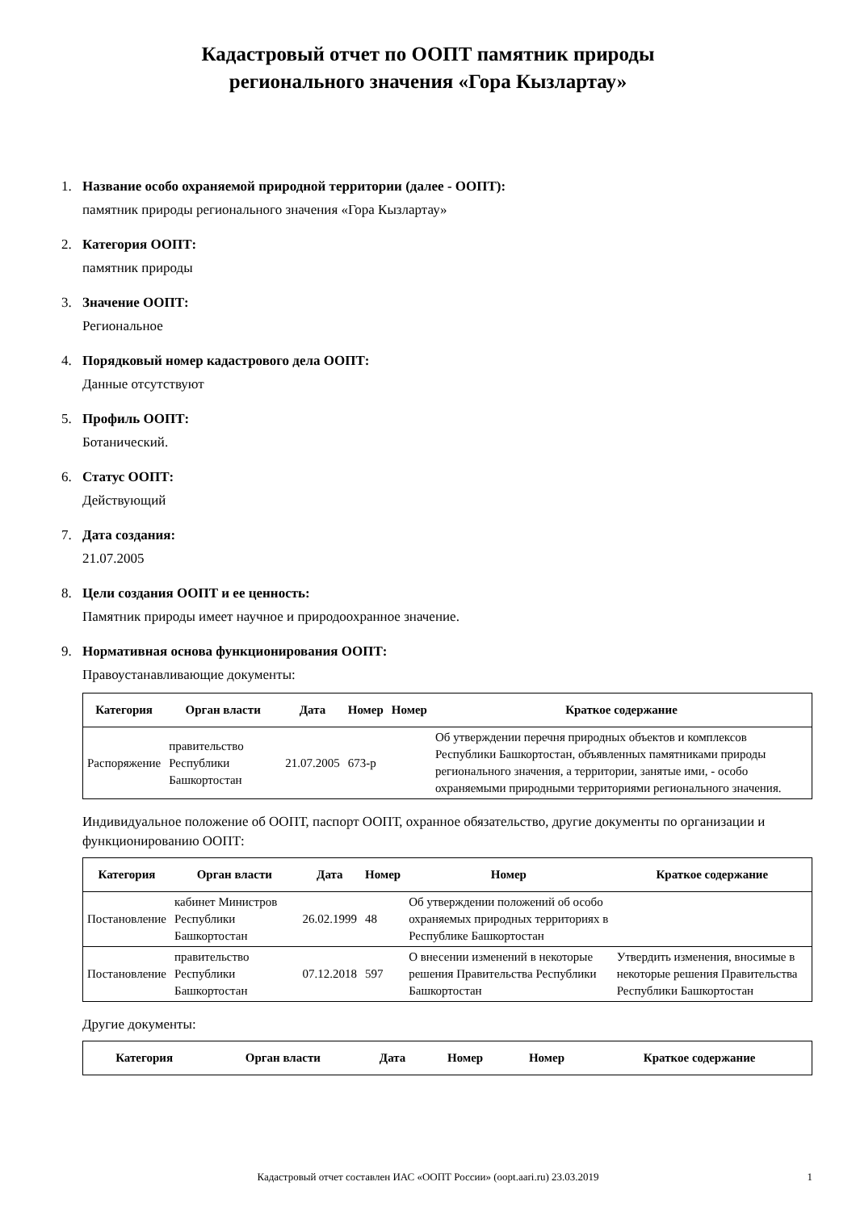Кадастровый отчет по ООПТ памятник природы
регионального значения «Гора Кызлартау»
1. Название особо охраняемой природной территории (далее - ООПТ):
памятник природы регионального значения «Гора Кызлартау»
2. Категория ООПТ:
памятник природы
3. Значение ООПТ:
Региональное
4. Порядковый номер кадастрового дела ООПТ:
Данные отсутствуют
5. Профиль ООПТ:
Ботанический.
6. Статус ООПТ:
Действующий
7. Дата создания:
21.07.2005
8. Цели создания ООПТ и ее ценность:
Памятник природы имеет научное и природоохранное значение.
9. Нормативная основа функционирования ООПТ:
Правоустанавливающие документы:
| Категория | Орган власти | Дата | Номер | Номер | Краткое содержание |
| --- | --- | --- | --- | --- | --- |
| Распоряжение | правительство Республики Башкортостан | 21.07.2005 | 673-р | | Об утверждении перечня природных объектов и комплексов Республики Башкортостан, объявленных памятниками природы регионального значения, а территории, занятые ими, - особо охраняемыми природными территориями регионального значения. |
Индивидуальное положение об ООПТ, паспорт ООПТ, охранное обязательство, другие документы по организации и функционированию ООПТ:
| Категория | Орган власти | Дата | Номер | Номер | Краткое содержание |
| --- | --- | --- | --- | --- | --- |
| Постановление | кабинет Министров Республики Башкортостан | 26.02.1999 | 48 | Об утверждении положений об особо охраняемых природных территориях в Республике Башкортостан | |
| Постановление | правительство Республики Башкортостан | 07.12.2018 | 597 | О внесении изменений в некоторые решения Правительства Республики Башкортостан | Утвердить изменения, вносимые в некоторые решения Правительства Республики Башкортостан |
Другие документы:
| Категория | Орган власти | Дата | Номер | Номер | Краткое содержание |
| --- | --- | --- | --- | --- | --- |
Кадастровый отчет составлен ИАС «ООПТ России» (oopt.aari.ru) 23.03.2019 1